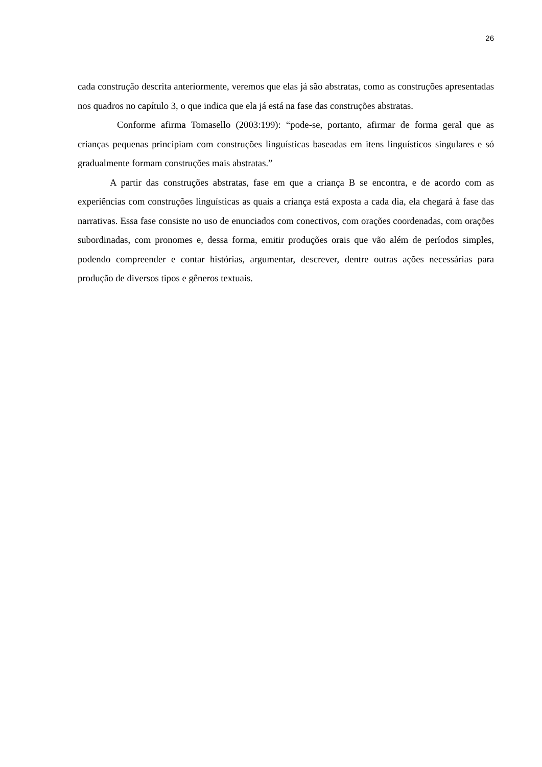26
cada construção descrita anteriormente, veremos que elas já são abstratas, como as construções apresentadas nos quadros no capítulo 3, o que indica que ela já está na fase das construções abstratas.
Conforme afirma Tomasello (2003:199): “pode-se, portanto, afirmar de forma geral que as crianças pequenas principiam com construções linguísticas baseadas em itens linguísticos singulares e só gradualmente formam construções mais abstratas.”
A partir das construções abstratas, fase em que a criança B se encontra, e de acordo com as experiências com construções linguísticas as quais a criança está exposta a cada dia, ela chegará à fase das narrativas. Essa fase consiste no uso de enunciados com conectivos, com orações coordenadas, com orações subordinadas, com pronomes e, dessa forma, emitir produções orais que vão além de períodos simples, podendo compreender e contar histórias, argumentar, descrever, dentre outras ações necessárias para produção de diversos tipos e gêneros textuais.